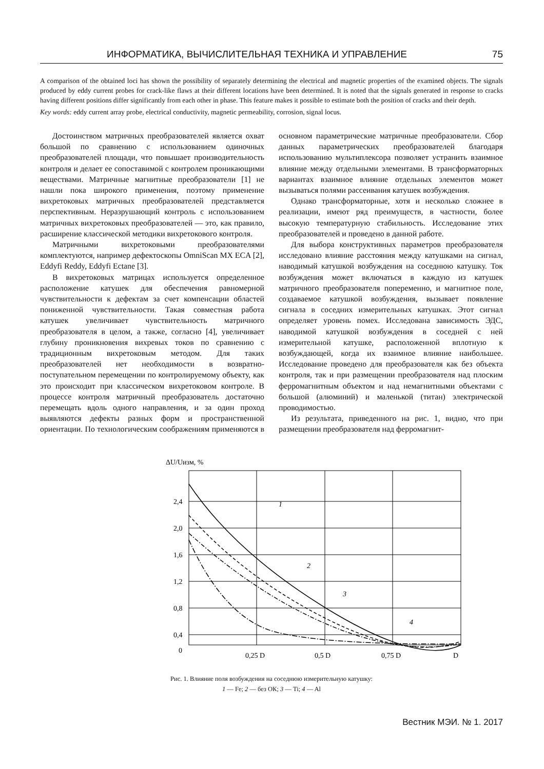ИНФОРМАТИКА, ВЫЧИСЛИТЕЛЬНАЯ ТЕХНИКА И УПРАВЛЕНИЕ 75
A comparison of the obtained loci has shown the possibility of separately determining the electrical and magnetic properties of the examined objects. The signals produced by eddy current probes for crack-like flaws at their different locations have been determined. It is noted that the signals generated in response to cracks having different positions differ significantly from each other in phase. This feature makes it possible to estimate both the position of cracks and their depth.
Key words: eddy current array probe, electrical conductivity, magnetic permeability, corrosion, signal locus.
Достоинством матричных преобразователей является охват большой по сравнению с использованием одиночных преобразователей площади, что повышает производительность контроля и делает ее сопоставимой с контролем проникающими веществами. Матричные магнитные преобразователи [1] не нашли пока широкого применения, поэтому применение вихретоковых матричных преобразователей представляется перспективным. Неразрушающий контроль с использованием матричных вихретоковых преобразователей — это, как правило, расширение классической методики вихретокового контроля.
Матричными вихретоковыми преобразователями комплектуются, например дефектоскопы OmniScan MX ECA [2], Eddyfi Reddy, Eddyfi Ectane [3].
В вихретоковых матрицах используется определенное расположение катушек для обеспечения равномерной чувствительности к дефектам за счет компенсации областей пониженной чувствительности. Такая совместная работа катушек увеличивает чувствительность матричного преобразователя в целом, а также, согласно [4], увеличивает глубину проникновения вихревых токов по сравнению с традиционным вихретоковым методом. Для таких преобразователей нет необходимости в возвратно-поступательном перемещении по контролируемому объекту, как это происходит при классическом вихретоковом контроле. В процессе контроля матричный преобразователь достаточно перемещать вдоль одного направления, и за один проход выявляются дефекты разных форм и пространственной ориентации. По технологическим соображениям применяются в основном параметрические матричные преобразователи. Сбор данных параметрических преобразователей благодаря использованию мультиплексора позволяет устранить взаимное влияние между отдельными элементами. В трансформаторных вариантах взаимное влияние отдельных элементов может вызываться полями рассеивания катушек возбуждения.
Однако трансформаторные, хотя и несколько сложнее в реализации, имеют ряд преимуществ, в частности, более высокую температурную стабильность. Исследование этих преобразователей и проведено в данной работе.
Для выбора конструктивных параметров преобразователя исследовано влияние расстояния между катушками на сигнал, наводимый катушкой возбуждения на соседнюю катушку. Ток возбуждения может включаться в каждую из катушек матричного преобразователя попеременно, и магнитное поле, создаваемое катушкой возбуждения, вызывает появление сигнала в соседних измерительных катушках. Этот сигнал определяет уровень помех. Исследована зависимость ЭДС, наводимой катушкой возбуждения в соседней с ней измерительной катушке, расположенной вплотную к возбуждающей, когда их взаимное влияние наибольшее. Исследование проведено для преобразователя как без объекта контроля, так и при размещении преобразователя над плоским ферромагнитным объектом и над немагнитными объектами с большой (алюминий) и маленькой (титан) электрической проводимостью.
Из результата, приведенного на рис. 1, видно, что при размещении преобразователя над ферромагнит-
ΔU/Uизм, %
2,4
2,0
1,6
1,2
0,8
0,4
0
1
2
3
4
0,25 D
0,5 D
0,75 D
D
Рис. 1. Влияние поля возбуждения на соседнюю измерительную катушку:
1 — Fe; 2 — без ОК; 3 — Ti; 4 — Al
Вестник МЭИ. № 1. 2017